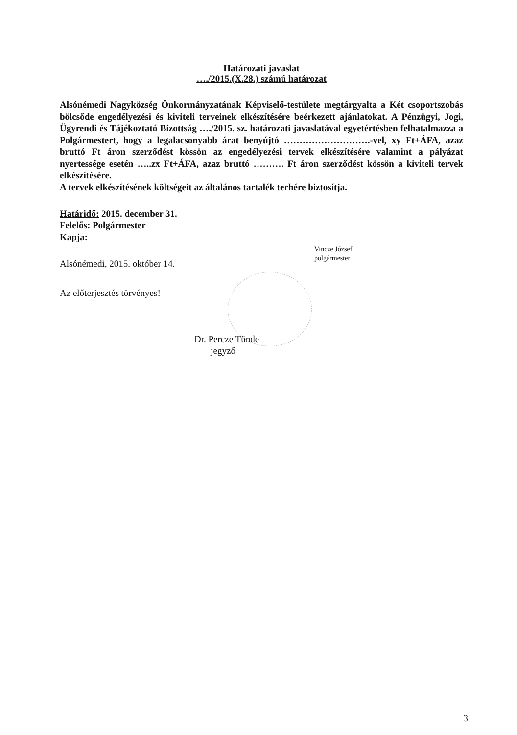Határozati javaslat
…./2015.(X.28.) számú határozat
Alsónémedi Nagyközség Önkormányzatának Képviselő-testülete megtárgyalta a Két csoportszobás bölcsőde engedélyezési és kiviteli terveinek elkészítésére beérkezett ajánlatokat. A Pénzügyi, Jogi, Ügyrendi és Tájékoztató Bizottság …./2015. sz. határozati javaslatával egyetértésben felhatalmazza a Polgármestert, hogy a legalacsonyabb árat benyújtó ……………………….-vel, xy Ft+ÁFA, azaz bruttó Ft áron szerződést kössön az engedélyezési tervek elkészítésére valamint a pályázat nyertessége esetén …..zx Ft+ÁFA, azaz bruttó ………. Ft áron szerződést kössön a kiviteli tervek elkészítésére.
A tervek elkészítésének költségeit az általános tartalék terhére biztosítja.
Határidő: 2015. december 31.
Felelős: Polgármester
Kapja:
Alsónémedi, 2015. október 14.
Vincze József
polgármester
Az előterjesztés törvényes!
Dr. Percze Tünde
jegyző
3